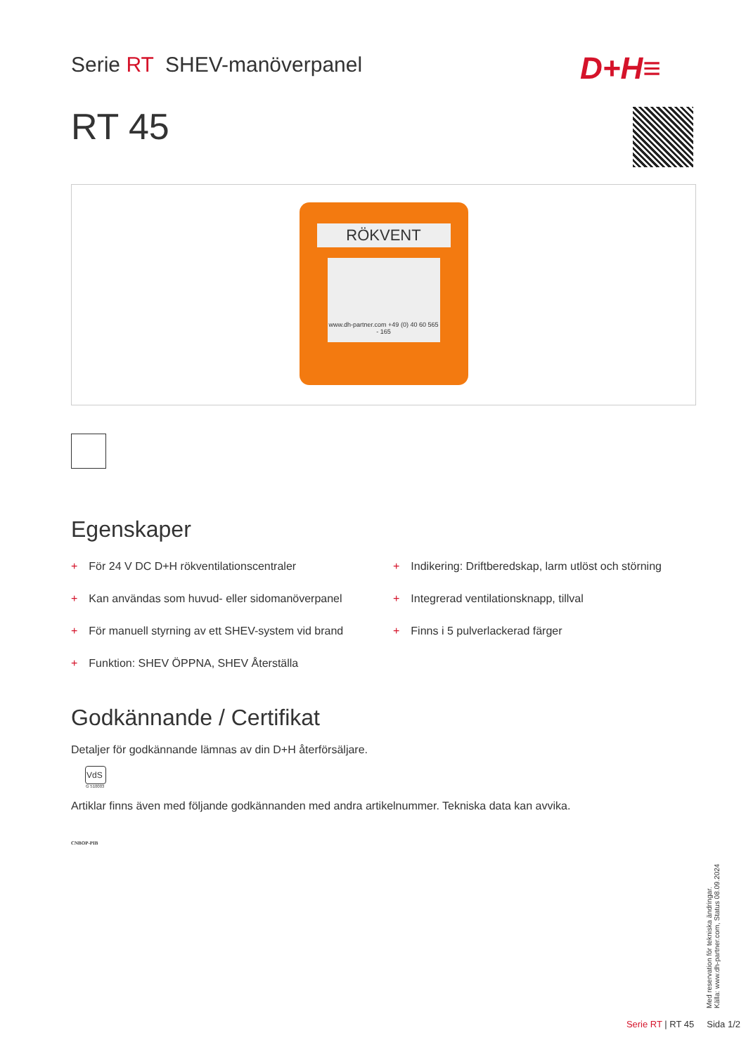Serie RT SHEV-manöverpanel D+H≡
RT 45
RÖKVENT
www.dh-partner.com +49 (0) 40 60 565 - 165
Egenskaper
+ För 24 V DC D+H rökventilationscentraler
+ Kan användas som huvud- eller sidomanöverpanel
+ För manuell styrning av ett SHEV-system vid brand
+ Funktion: SHEV ÖPPNA, SHEV Återställa
+ Indikering: Driftberedskap, larm utlöst och störning
+ Integrerad ventilationsknapp, tillval
+ Finns i 5 pulverlackerad färger
Godkännande / Certifikat
Detaljer för godkännande lämnas av din D+H återförsäljare.
VdS
G 510003
Artiklar finns även med följande godkännanden med andra artikelnummer. Tekniska data kan avvika.
CNBOP-PIB
Med reservation för tekniska ändringar.
Källa: www.dh-partner.com, Status 08.09.2024
Serie RT | RT 45 Sida 1/2